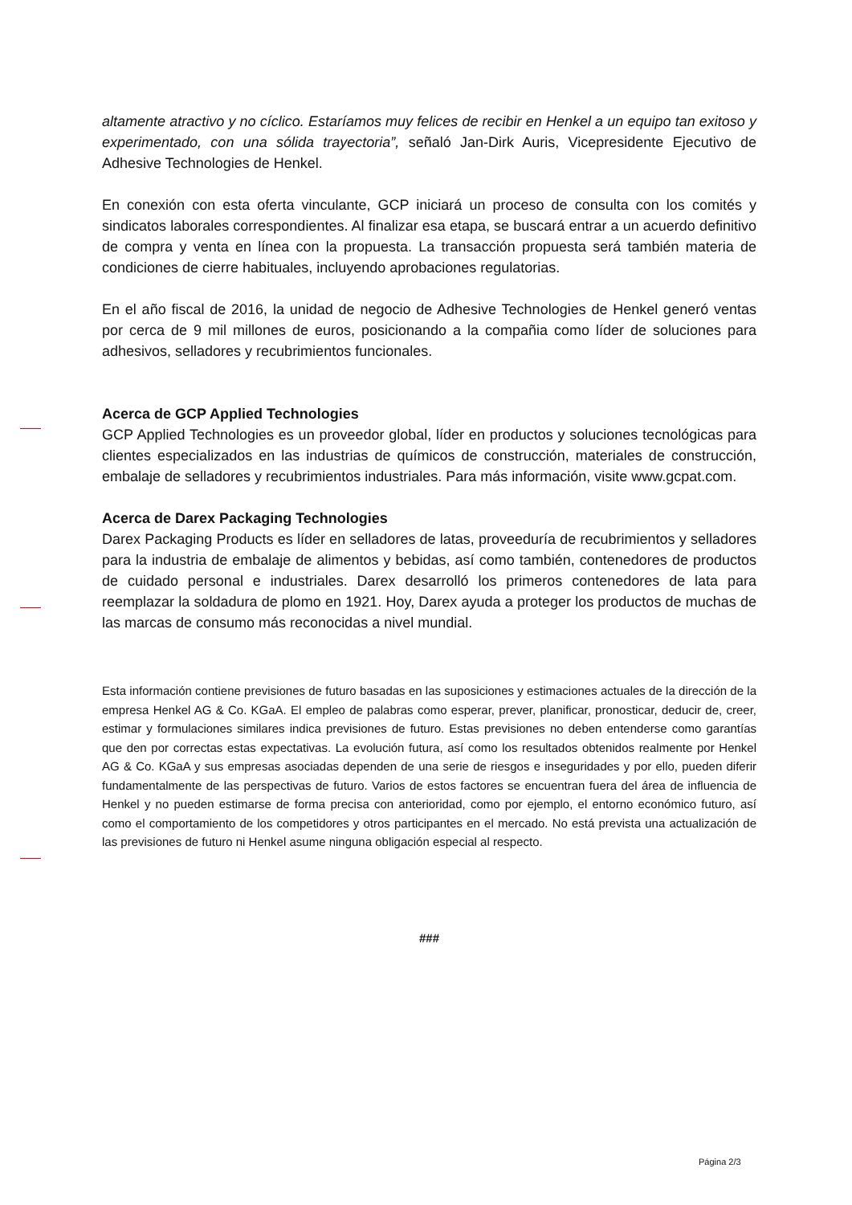altamente atractivo y no cíclico. Estaríamos muy felices de recibir en Henkel a un equipo tan exitoso y experimentado, con una sólida trayectoria”, señaló Jan-Dirk Auris, Vicepresidente Ejecutivo de Adhesive Technologies de Henkel.
En conexión con esta oferta vinculante, GCP iniciará un proceso de consulta con los comités y sindicatos laborales correspondientes. Al finalizar esa etapa, se buscará entrar a un acuerdo definitivo de compra y venta en línea con la propuesta. La transacción propuesta será también materia de condiciones de cierre habituales, incluyendo aprobaciones regulatorias.
En el año fiscal de 2016, la unidad de negocio de Adhesive Technologies de Henkel generó ventas por cerca de 9 mil millones de euros, posicionando a la compañia como líder de soluciones para adhesivos, selladores y recubrimientos funcionales.
Acerca de GCP Applied Technologies
GCP Applied Technologies es un proveedor global, líder en productos y soluciones tecnológicas para clientes especializados en las industrias de químicos de construcción, materiales de construcción, embalaje de selladores y recubrimientos industriales. Para más información, visite www.gcpat.com.
Acerca de Darex Packaging Technologies
Darex Packaging Products es líder en selladores de latas, proveeduría de recubrimientos y selladores para la industria de embalaje de alimentos y bebidas, así como también, contenedores de productos de cuidado personal e industriales. Darex desarrolló los primeros contenedores de lata para reemplazar la soldadura de plomo en 1921. Hoy, Darex ayuda a proteger los productos de muchas de las marcas de consumo más reconocidas a nivel mundial.
Esta información contiene previsiones de futuro basadas en las suposiciones y estimaciones actuales de la dirección de la empresa Henkel AG & Co. KGaA. El empleo de palabras como esperar, prever, planificar, pronosticar, deducir de, creer, estimar y formulaciones similares indica previsiones de futuro. Estas previsiones no deben entenderse como garantías que den por correctas estas expectativas. La evolución futura, así como los resultados obtenidos realmente por Henkel AG & Co. KGaA y sus empresas asociadas dependen de una serie de riesgos e inseguridades y por ello, pueden diferir fundamentalmente de las perspectivas de futuro. Varios de estos factores se encuentran fuera del área de influencia de Henkel y no pueden estimarse de forma precisa con anterioridad, como por ejemplo, el entorno económico futuro, así como el comportamiento de los competidores y otros participantes en el mercado. No está prevista una actualización de las previsiones de futuro ni Henkel asume ninguna obligación especial al respecto.
###
Página 2/3